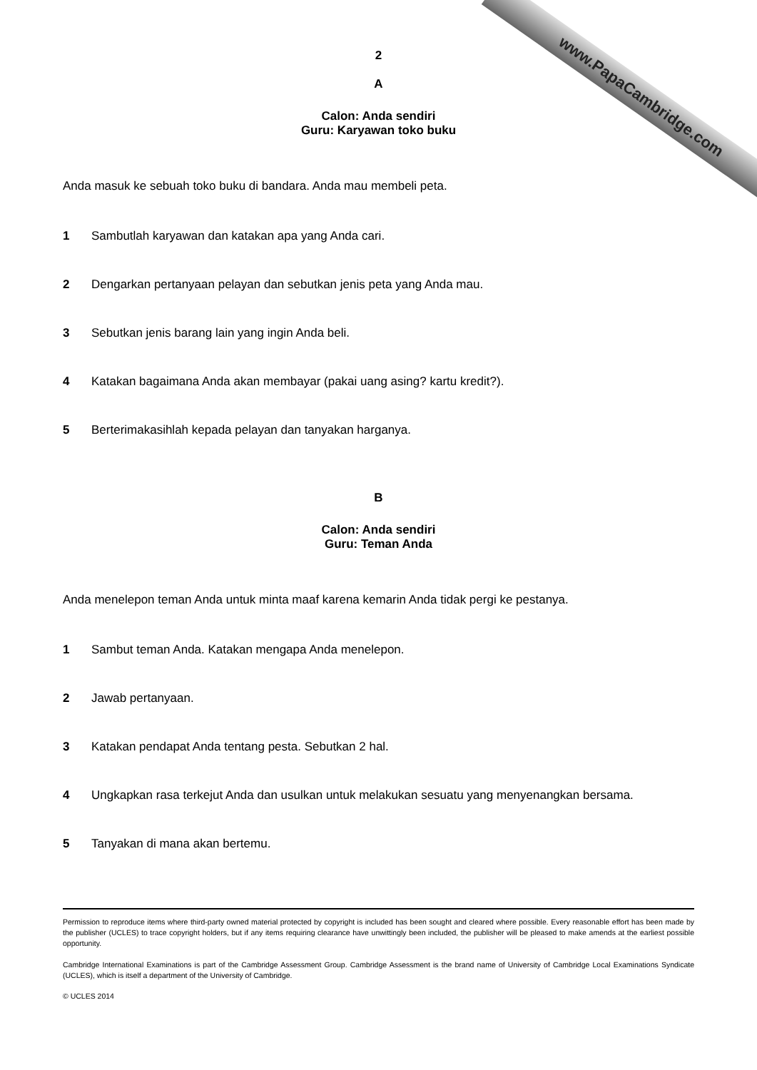www.PapaCambridge.com
2
A
Calon: Anda sendiri
Guru: Karyawan toko buku
Anda masuk ke sebuah toko buku di bandara. Anda mau membeli peta.
1 Sambutlah karyawan dan katakan apa yang Anda cari.
2 Dengarkan pertanyaan pelayan dan sebutkan jenis peta yang Anda mau.
3 Sebutkan jenis barang lain yang ingin Anda beli.
4 Katakan bagaimana Anda akan membayar (pakai uang asing? kartu kredit?).
5 Berterimakasihlah kepada pelayan dan tanyakan harganya.
B
Calon: Anda sendiri
Guru: Teman Anda
Anda menelepon teman Anda untuk minta maaf karena kemarin Anda tidak pergi ke pestanya.
1 Sambut teman Anda. Katakan mengapa Anda menelepon.
2 Jawab pertanyaan.
3 Katakan pendapat Anda tentang pesta. Sebutkan 2 hal.
4 Ungkapkan rasa terkejut Anda dan usulkan untuk melakukan sesuatu yang menyenangkan bersama.
5 Tanyakan di mana akan bertemu.
Permission to reproduce items where third-party owned material protected by copyright is included has been sought and cleared where possible. Every reasonable effort has been made by the publisher (UCLES) to trace copyright holders, but if any items requiring clearance have unwittingly been included, the publisher will be pleased to make amends at the earliest possible opportunity.
Cambridge International Examinations is part of the Cambridge Assessment Group. Cambridge Assessment is the brand name of University of Cambridge Local Examinations Syndicate (UCLES), which is itself a department of the University of Cambridge.
© UCLES 2014